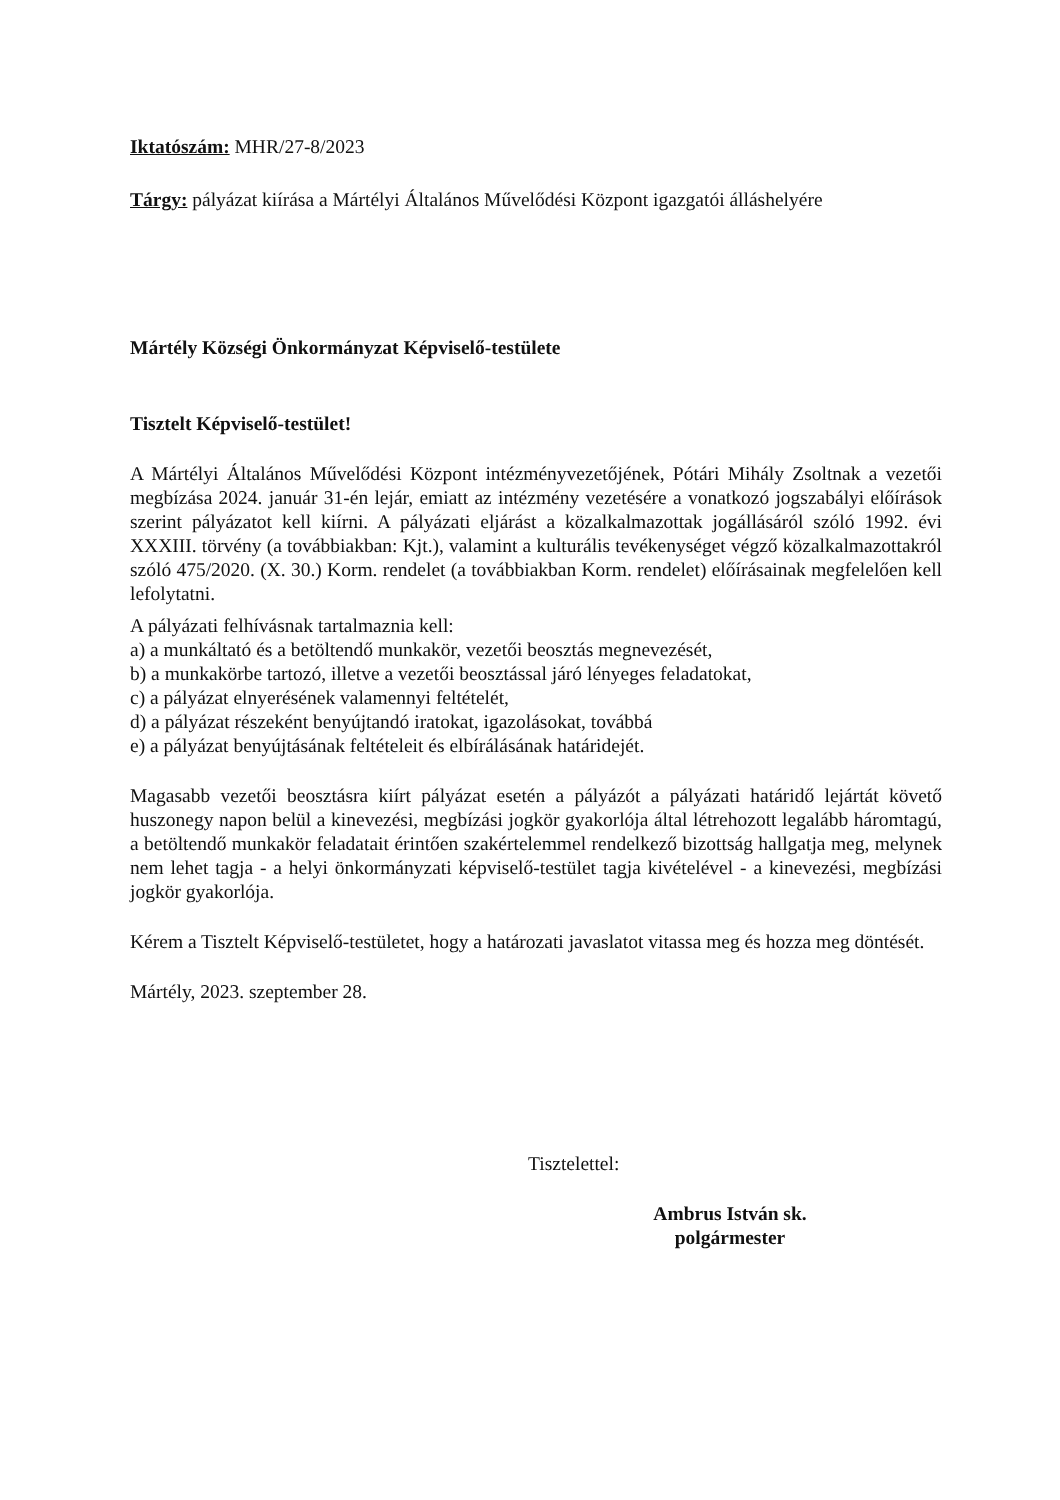Iktatószám: MHR/27-8/2023
Tárgy: pályázat kiírása a Mártélyi Általános Művelődési Központ igazgatói álláshelyére
Mártély Községi Önkormányzat Képviselő-testülete
Tisztelt Képviselő-testület!
A Mártélyi Általános Művelődési Központ intézményvezetőjének, Pótári Mihály Zsoltnak a vezetői megbízása 2024. január 31-én lejár, emiatt az intézmény vezetésére a vonatkozó jogszabályi előírások szerint pályázatot kell kiírni. A pályázati eljárást a közalkalmazottak jogállásáról szóló 1992. évi XXXIII. törvény (a továbbiakban: Kjt.), valamint a kulturális tevékenységet végző közalkalmazottakról szóló 475/2020. (X. 30.) Korm. rendelet (a továbbiakban Korm. rendelet) előírásainak megfelelően kell lefolytatni.
A pályázati felhívásnak tartalmaznia kell:
a) a munkáltató és a betöltendő munkakör, vezetői beosztás megnevezését,
b) a munkakörbe tartozó, illetve a vezetői beosztással járó lényeges feladatokat,
c) a pályázat elnyerésének valamennyi feltételét,
d) a pályázat részeként benyújtandó iratokat, igazolásokat, továbbá
e) a pályázat benyújtásának feltételeit és elbírálásának határidejét.
Magasabb vezetői beosztásra kiírt pályázat esetén a pályázót a pályázati határidő lejártát követő huszonegy napon belül a kinevezési, megbízási jogkör gyakorlója által létrehozott legalább háromtagú, a betöltendő munkakör feladatait érintően szakértelemmel rendelkező bizottság hallgatja meg, melynek nem lehet tagja - a helyi önkormányzati képviselő-testület tagja kivételével - a kinevezési, megbízási jogkör gyakorlója.
Kérem a Tisztelt Képviselő-testületet, hogy a határozati javaslatot vitassa meg és hozza meg döntését.
Mártély, 2023. szeptember 28.
Tisztelettel:
Ambrus István sk.
polgármester